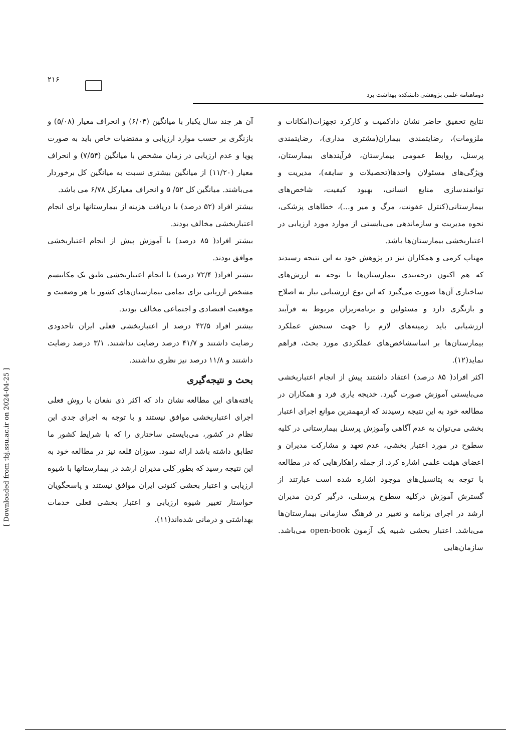۲۱۶
دوماهنامه علمی پژوهشی دانشکده بهداشت یزد
آن هر چند سال یکبار با میانگین (۶/۰۴) و انحراف معیار (۵/۰۸) و بازنگری بر حسب موارد ارزیابی و مقتضیات خاص باید به صورت پویا و عدم ارزیابی در زمان مشخص با میانگین (۷/۵۴) و انحراف معیار (۱۱/۲۰) از میانگین بیشتری نسبت به میانگین کل برخوردار می‌باشند. میانگین کل ۵۲/ ۵ و انحراف معیارکل ۶/۷۸ می باشد.
بیشتر افراد (۵۲ درصد) با دریافت هزینه از بیمارستانها برای انجام اعتباربخشی مخالف بودند.
بیشتر افراد( ۸۵ درصد) با آموزش پیش از انجام اعتباربخشی موافق بودند.
بیشتر افراد( ۷۲/۴ درصد) با انجام اعتباربخشی طبق یک مکانیسم مشخص ارزیابی برای تمامی بیمارستان‌های کشور با هر وضعیت و موقعیت اقتصادی و اجتماعی مخالف بودند.
بیشتر افراد ۴۲/۵ درصد از اعتباربخشی فعلی ایران تاحدودی رضایت داشتند و ۴۱/۷ درصد رضایت نداشتند. ۳/۱ درصد رضایت داشتند و ۱۱/۸ درصد نیز نظری نداشتند.
بحث و نتیجه‌گیری
یافته‌های این مطالعه نشان داد که اکثر ذی نفعان با روش فعلی اجرای اعتباربخشی موافق نیستند و با توجه به اجرای جدی این نظام در کشور، می‌بایستی ساختاری را که با شرایط کشور ما تطابق داشته باشد ارائه نمود. سوزان قلعه نیز در مطالعه خود به این نتیجه رسید که بطور کلی مدیران ارشد در بیمارستانها با شیوه ارزیابی و اعتبار بخشی کنونی ایران موافق نیستند و پاسخگویان خواستار تغییر شیوه ارزیابی و اعتبار بخشی فعلی خدمات بهداشتی و درمانی شده‌اند(۱۱).
نتایج تحقیق حاضر نشان دادکمیت و کارکرد تجهزات(امکانات و ملزومات)، رضایتمندی بیماران(مشتری مداری)، رضایتمندی پرسنل، روابط عمومی بیمارستان، فرآیندهای بیمارستان، ویژگی‌های مسئولان واحدها(تحصیلات و سایقه)، مدیریت و توانمندسازی منابع انسانی، بهبود کیفیت، شاخص‌های بیمارستانی(کنترل عفونت، مرگ و میر و...)، خطاهای پزشکی، نحوه مدیریت و سازماندهی می‌بایستی از موارد مورد ارزیابی در اعتباربخشی بیمارستان‌ها باشد.
مهتاب کرمی و همکاران نیز در پژوهش خود به این نتیجه رسیدند که هم اکنون درجه‌بندی بیمارستان‌ها با توجه به ارزش‌های ساختاری آن‌ها صورت می‌گیرد که این نوع ارزشیابی نیاز به اصلاح و بازنگری دارد و مسئولین و برنامه‌ریزان مربوط به فرآیند ارزشیابی باید زمینه‌های لازم را جهت سنجش عملکرد بیمارستان‌ها بر اساسشاخص‌های عملکردی مورد بحث، فراهم نماید(۱۲).
اکثر افراد( ۸۵ درصد) اعتقاد داشتند پیش از انجام اعتباربخشی می‌بایستی آموزش صورت گیرد. خدیجه یاری فرد و همکاران در مطالعه خود به این نتیجه رسیدند که ازمهمترین موانع اجرای اعتبار بخشی می‌توان به عدم آگاهی وآموزش پرسنل بیمارستانی در کلیه سطوح در مورد اعتبار بخشی، عدم تعهد و مشارکت مدیران و اعضای هیئت علمی اشاره کرد. از جمله راهکارهایی که در مطالعه با توجه به پتانسیل‌های موجود اشاره شده است عبارتند از گسترش آموزش درکلیه سطوح پرسنلی، درگیر کردن مدیران ارشد در اجرای برنامه و تغییر در فرهنگ سازمانی بیمارستان‌ها می‌باشد. اعتبار بخشی شبیه یک آزمون open-book می‌باشد. سازمان‌هایی
[ Downloaded from tbj.ssu.ac.ir on 2024-04-25 ]